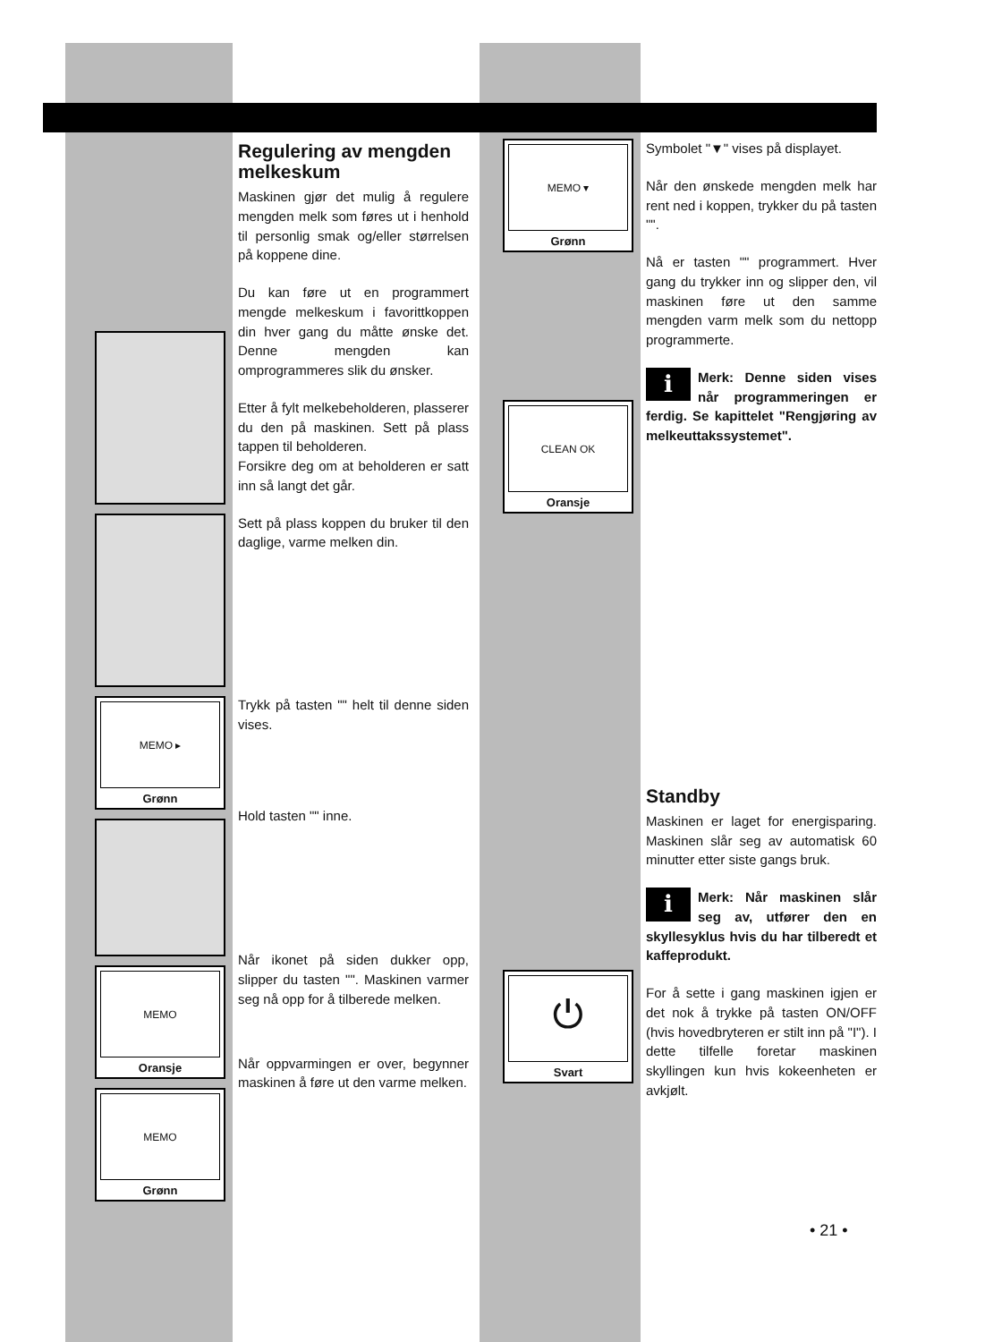MEMO ▸
Grønn
MEMO
Oransje
MEMO
Grønn
Regulering av mengden melkeskum
Maskinen gjør det mulig å regulere mengden melk som føres ut i henhold til personlig smak og/eller størrelsen på koppene dine.
Du kan føre ut en programmert mengde melkeskum i favorittkoppen din hver gang du måtte ønske det. Denne mengden kan omprogrammeres slik du ønsker.
Etter å fylt melkebeholderen, plasserer du den på maskinen. Sett på plass tappen til beholderen.
Forsikre deg om at beholderen er satt inn så langt det går.
Sett på plass koppen du bruker til den daglige, varme melken din.
Trykk på tasten "" helt til denne siden vises.
Hold tasten "" inne.
Når ikonet på siden dukker opp, slipper du tasten "". Maskinen varmer seg nå opp for å tilberede melken.
Når oppvarmingen er over, begynner maskinen å føre ut den varme melken.
MEMO ▾
Grønn
CLEAN OK
Oransje
⏻
Svart
Symbolet "▼" vises på displayet.
Når den ønskede mengden melk har rent ned i koppen, trykker du på tasten "".
Nå er tasten "" programmert. Hver gang du trykker inn og slipper den, vil maskinen føre ut den samme mengden varm melk som du nettopp programmerte.
i Merk: Denne siden vises når programmeringen er ferdig. Se kapittelet "Rengjøring av melkeuttakssystemet".
Standby
Maskinen er laget for energisparing. Maskinen slår seg av automatisk 60 minutter etter siste gangs bruk.
i Merk: Når maskinen slår seg av, utfører den en skyllesyklus hvis du har tilberedt et kaffeprodukt.
For å sette i gang maskinen igjen er det nok å trykke på tasten ON/OFF (hvis hovedbryteren er stilt inn på "I"). I dette tilfelle foretar maskinen skyllingen kun hvis kokeenheten er avkjølt.
• 21 •